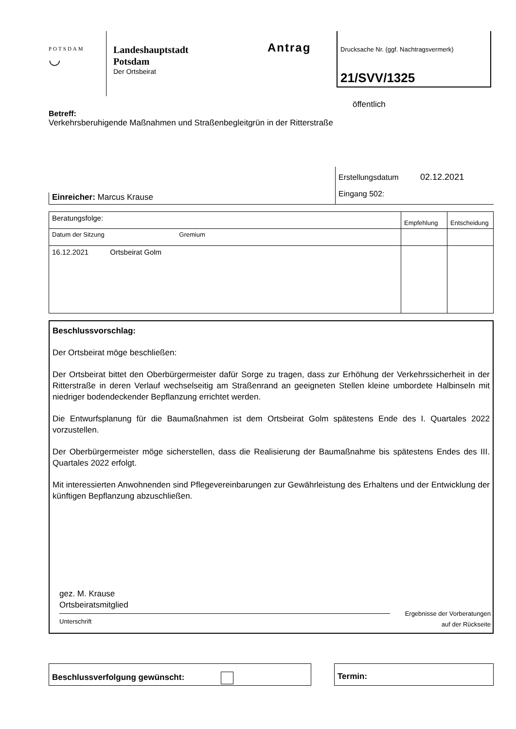POTSDAM
◡
Landeshauptstadt
Potsdam
Der Ortsbeirat
Antrag
Drucksache Nr. (ggf. Nachtragsvermerk)
21/SVV/1325
öffentlich
Betreff:
Verkehrsberuhigende Maßnahmen und Straßenbegleitgrün in der Ritterstraße
Einreicher: Marcus Krause
Erstellungsdatum 02.12.2021
Eingang 502:
| Beratungsfolge: | Empfehlung | Entscheidung |
| Datum der Sitzung Gremium | | |
| 16.12.2021 Ortsbeirat Golm | | |
Beschlussvorschlag:
Der Ortsbeirat möge beschließen:
Der Ortsbeirat bittet den Oberbürgermeister dafür Sorge zu tragen, dass zur Erhöhung der Verkehrssicherheit in der Ritterstraße in deren Verlauf wechselseitig am Straßenrand an geeigneten Stellen kleine umbordete Halbinseln mit niedriger bodendeckender Bepflanzung errichtet werden.
Die Entwurfsplanung für die Baumaßnahmen ist dem Ortsbeirat Golm spätestens Ende des I. Quartales 2022 vorzustellen.
Der Oberbürgermeister möge sicherstellen, dass die Realisierung der Baumaßnahme bis spätestens Endes des III. Quartales 2022 erfolgt.
Mit interessierten Anwohnenden sind Pflegevereinbarungen zur Gewährleistung des Erhaltens und der Entwicklung der künftigen Bepflanzung abzuschließen.
gez. M. Krause
Ortsbeiratsmitglied
Unterschrift
Ergebnisse der Vorberatungen
auf der Rückseite
Beschlussverfolgung gewünscht: Termin: